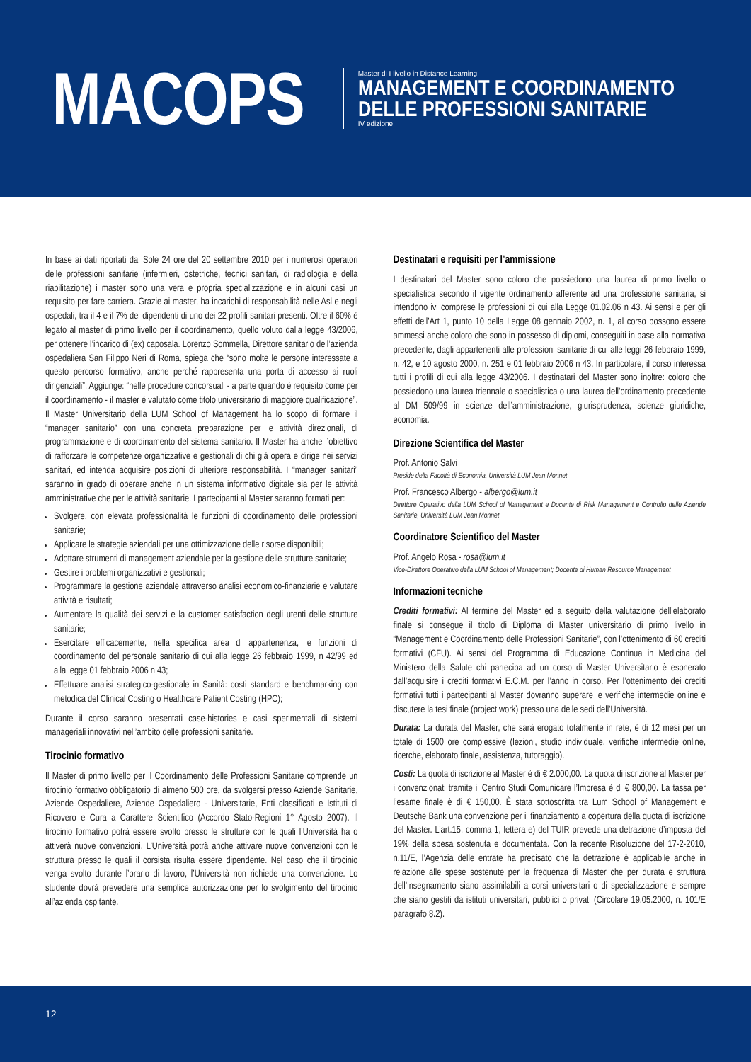MACOPS
Master di I livello in Distance Learning
MANAGEMENT E COORDINAMENTO
DELLE PROFESSIONI SANITARIE
IV edizione
In base ai dati riportati dal Sole 24 ore del 20 settembre 2010 per i numerosi operatori delle professioni sanitarie (infermieri, ostetriche, tecnici sanitari, di radiologia e della riabilitazione) i master sono una vera e propria specializzazione e in alcuni casi un requisito per fare carriera. Grazie ai master, ha incarichi di responsabilità nelle Asl e negli ospedali, tra il 4 e il 7% dei dipendenti di uno dei 22 profili sanitari presenti. Oltre il 60% è legato al master di primo livello per il coordinamento, quello voluto dalla legge 43/2006, per ottenere l’incarico di (ex) caposala. Lorenzo Sommella, Direttore sanitario dell’azienda ospedaliera San Filippo Neri di Roma, spiega che “sono molte le persone interessate a questo percorso formativo, anche perché rappresenta una porta di accesso ai ruoli dirigenziali”. Aggiunge: “nelle procedure concorsuali - a parte quando è requisito come per il coordinamento - il master è valutato come titolo universitario di maggiore qualificazione”. Il Master Universitario della LUM School of Management ha lo scopo di formare il “manager sanitario” con una concreta preparazione per le attività direzionali, di programmazione e di coordinamento del sistema sanitario. Il Master ha anche l’obiettivo di rafforzare le competenze organizzative e gestionali di chi già opera e dirige nei servizi sanitari, ed intenda acquisire posizioni di ulteriore responsabilità. I “manager sanitari” saranno in grado di operare anche in un sistema informativo digitale sia per le attività amministrative che per le attività sanitarie. I partecipanti al Master saranno formati per:
Svolgere, con elevata professionalità le funzioni di coordinamento delle professioni sanitarie;
Applicare le strategie aziendali per una ottimizzazione delle risorse disponibili;
Adottare strumenti di management aziendale per la gestione delle strutture sanitarie;
Gestire i problemi organizzativi e gestionali;
Programmare la gestione aziendale attraverso analisi economico-finanziarie e valutare attività e risultati;
Aumentare la qualità dei servizi e la customer satisfaction degli utenti delle strutture sanitarie;
Esercitare efficacemente, nella specifica area di appartenenza, le funzioni di coordinamento del personale sanitario di cui alla legge 26 febbraio 1999, n 42/99 ed alla legge 01 febbraio 2006 n 43;
Effettuare analisi strategico-gestionale in Sanità: costi standard e benchmarking con metodica del Clinical Costing o Healthcare Patient Costing (HPC);
Durante il corso saranno presentati case-histories e casi sperimentali di sistemi manageriali innovativi nell’ambito delle professioni sanitarie.
Tirocinio formativo
Il Master di primo livello per il Coordinamento delle Professioni Sanitarie comprende un tirocinio formativo obbligatorio di almeno 500 ore, da svolgersi presso Aziende Sanitarie, Aziende Ospedaliere, Aziende Ospedaliero - Universitarie, Enti classificati e Istituti di Ricovero e Cura a Carattere Scientifico (Accordo Stato-Regioni 1° Agosto 2007). Il tirocinio formativo potrà essere svolto presso le strutture con le quali l’Università ha o attiverà nuove convenzioni. L’Università potrà anche attivare nuove convenzioni con le struttura presso le quali il corsista risulta essere dipendente. Nel caso che il tirocinio venga svolto durante l’orario di lavoro, l’Università non richiede una convenzione. Lo studente dovrà prevedere una semplice autorizzazione per lo svolgimento del tirocinio all’azienda ospitante.
Destinatari e requisiti per l’ammissione
I destinatari del Master sono coloro che possiedono una laurea di primo livello o specialistica secondo il vigente ordinamento afferente ad una professione sanitaria, si intendono ivi comprese le professioni di cui alla Legge 01.02.06 n 43. Ai sensi e per gli effetti dell’Art 1, punto 10 della Legge 08 gennaio 2002, n. 1, al corso possono essere ammessi anche coloro che sono in possesso di diplomi, conseguiti in base alla normativa precedente, dagli appartenenti alle professioni sanitarie di cui alle leggi 26 febbraio 1999, n. 42, e 10 agosto 2000, n. 251 e 01 febbraio 2006 n 43. In particolare, il corso interessa tutti i profili di cui alla legge 43/2006. I destinatari del Master sono inoltre: coloro che possiedono una laurea triennale o specialistica o una laurea dell’ordinamento precedente al DM 509/99 in scienze dell’amministrazione, giurisprudenza, scienze giuridiche, economia.
Direzione Scientifica del Master
Prof. Antonio Salvi
Preside della Facoltà di Economia, Università LUM Jean Monnet
Prof. Francesco Albergo - albergo@lum.it
Direttore Operativo della LUM School of Management e Docente di Risk Management e Controllo delle Aziende Sanitarie, Università LUM Jean Monnet
Coordinatore Scientifico del Master
Prof. Angelo Rosa - rosa@lum.it
Vice-Direttore Operativo della LUM School of Management; Docente di Human Resource Management
Informazioni tecniche
Crediti formativi: Al termine del Master ed a seguito della valutazione dell’elaborato finale si consegue il titolo di Diploma di Master universitario di primo livello in “Management e Coordinamento delle Professioni Sanitarie”, con l’ottenimento di 60 crediti formativi (CFU). Ai sensi del Programma di Educazione Continua in Medicina del Ministero della Salute chi partecipa ad un corso di Master Universitario è esonerato dall’acquisire i crediti formativi E.C.M. per l’anno in corso. Per l’ottenimento dei crediti formativi tutti i partecipanti al Master dovranno superare le verifiche intermedie online e discutere la tesi finale (project work) presso una delle sedi dell’Università.
Durata: La durata del Master, che sarà erogato totalmente in rete, è di 12 mesi per un totale di 1500 ore complessive (lezioni, studio individuale, verifiche intermedie online, ricerche, elaborato finale, assistenza, tutoraggio).
Costi: La quota di iscrizione al Master è di € 2.000,00. La quota di iscrizione al Master per i convenzionati tramite il Centro Studi Comunicare l’Impresa è di € 800,00. La tassa per l’esame finale è di € 150,00. È stata sottoscritta tra Lum School of Management e Deutsche Bank una convenzione per il finanziamento a copertura della quota di iscrizione del Master. L’art.15, comma 1, lettera e) del TUIR prevede una detrazione d’imposta del 19% della spesa sostenuta e documentata. Con la recente Risoluzione del 17-2-2010, n.11/E, l’Agenzia delle entrate ha precisato che la detrazione è applicabile anche in relazione alle spese sostenute per la frequenza di Master che per durata e struttura dell’insegnamento siano assimilabili a corsi universitari o di specializzazione e sempre che siano gestiti da istituti universitari, pubblici o privati (Circolare 19.05.2000, n. 101/E paragrafo 8.2).
12